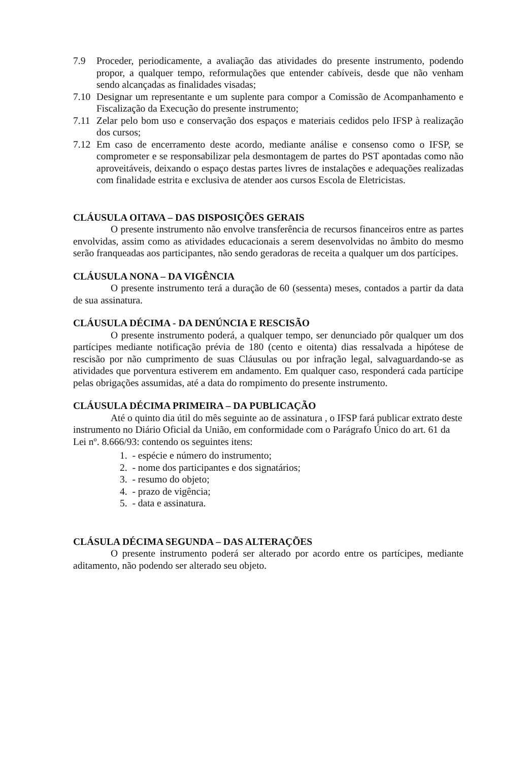7.9 Proceder, periodicamente, a avaliação das atividades do presente instrumento, podendo propor, a qualquer tempo, reformulações que entender cabíveis, desde que não venham sendo alcançadas as finalidades visadas;
7.10 Designar um representante e um suplente para compor a Comissão de Acompanhamento e Fiscalização da Execução do presente instrumento;
7.11 Zelar pelo bom uso e conservação dos espaços e materiais cedidos pelo IFSP à realização dos cursos;
7.12 Em caso de encerramento deste acordo, mediante análise e consenso como o IFSP, se comprometer e se responsabilizar pela desmontagem de partes do PST apontadas como não aproveitáveis, deixando o espaço destas partes livres de instalações e adequações realizadas com finalidade estrita e exclusiva de atender aos cursos Escola de Eletricistas.
CLÁUSULA OITAVA – DAS DISPOSIÇÕES GERAIS
O presente instrumento não envolve transferência de recursos financeiros entre as partes envolvidas, assim como as atividades educacionais a serem desenvolvidas no âmbito do mesmo serão franqueadas aos participantes, não sendo geradoras de receita a qualquer um dos partícipes.
CLÁUSULA NONA – DA VIGÊNCIA
O presente instrumento terá a duração de 60 (sessenta) meses, contados a partir da data de sua assinatura.
CLÁUSULA DÉCIMA - DA DENÚNCIA E RESCISÃO
O presente instrumento poderá, a qualquer tempo, ser denunciado pôr qualquer um dos partícipes mediante notificação prévia de 180 (cento e oitenta) dias ressalvada a hipótese de rescisão por não cumprimento de suas Cláusulas ou por infração legal, salvaguardando-se as atividades que porventura estiverem em andamento. Em qualquer caso, responderá cada partícipe pelas obrigações assumidas, até a data do rompimento do presente instrumento.
CLÁUSULA DÉCIMA PRIMEIRA – DA PUBLICAÇÃO
Até o quinto dia útil do mês seguinte ao de assinatura , o IFSP fará publicar extrato deste instrumento no Diário Oficial da União, em conformidade com o Parágrafo Único do art. 61 da Lei nº. 8.666/93: contendo os seguintes itens:
1. - espécie e número do instrumento;
2. - nome dos participantes e dos signatários;
3. - resumo do objeto;
4. - prazo de vigência;
5. - data e assinatura.
CLÁSULA DÉCIMA SEGUNDA – DAS ALTERAÇÕES
O presente instrumento poderá ser alterado por acordo entre os partícipes, mediante aditamento, não podendo ser alterado seu objeto.